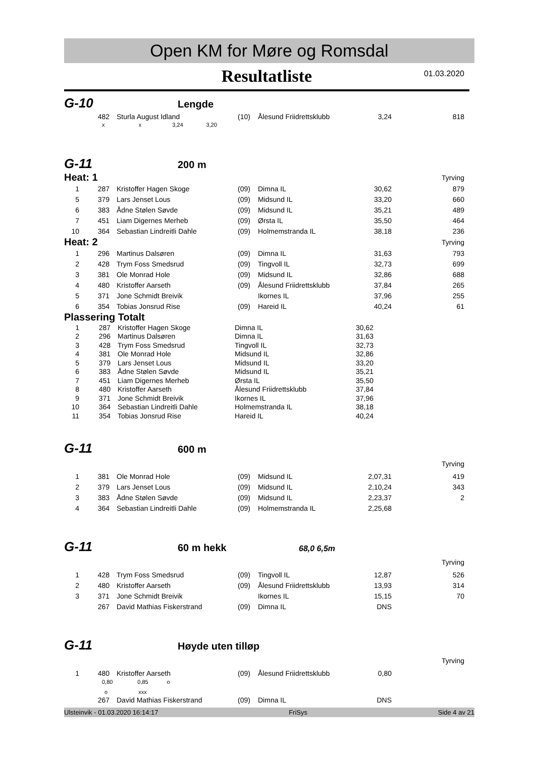Open KM for Møre og Romsdal
Resultatliste
01.03.2020
G-10 Lengde
| | 482 | Sturla August Idland | (10) | Ålesund Friidrettsklubb | 3,24 | 818 |
x x 3,24 3,20
G-11 200 m
| Heat: 1 | | | | | | Tyrving |
| 1 | 287 | Kristoffer Hagen Skoge | (09) | Dimna IL | 30,62 | 879 |
| 5 | 379 | Lars Jenset Lous | (09) | Midsund IL | 33,20 | 660 |
| 6 | 383 | Ådne Stølen Søvde | (09) | Midsund IL | 35,21 | 489 |
| 7 | 451 | Liam Digernes Merheb | (09) | Ørsta IL | 35,50 | 464 |
| 10 | 364 | Sebastian Lindreitli Dahle | (09) | Holmemstranda IL | 38,18 | 236 |
| Heat: 2 | | | | | | Tyrving |
| 1 | 296 | Martinus Dalsøren | (09) | Dimna IL | 31,63 | 793 |
| 2 | 428 | Trym Foss Smedsrud | (09) | Tingvoll IL | 32,73 | 699 |
| 3 | 381 | Ole Monrad Hole | (09) | Midsund IL | 32,86 | 688 |
| 4 | 480 | Kristoffer Aarseth | (09) | Ålesund Friidrettsklubb | 37,84 | 265 |
| 5 | 371 | Jone Schmidt Breivik | | Ikornes IL | 37,96 | 255 |
| 6 | 354 | Tobias Jonsrud Rise | (09) | Hareid IL | 40,24 | 61 |
| Plassering Totalt | | | | | | |
| 1 | 287 | Kristoffer Hagen Skoge | Dimna IL | 30,62 | |
| 2 | 296 | Martinus Dalsøren | Dimna IL | 31,63 | |
| 3 | 428 | Trym Foss Smedsrud | Tingvoll IL | 32,73 | |
| 4 | 381 | Ole Monrad Hole | Midsund IL | 32,86 | |
| 5 | 379 | Lars Jenset Lous | Midsund IL | 33,20 | |
| 6 | 383 | Ådne Stølen Søvde | Midsund IL | 35,21 | |
| 7 | 451 | Liam Digernes Merheb | Ørsta IL | 35,50 | |
| 8 | 480 | Kristoffer Aarseth | Ålesund Friidrettsklubb | 37,84 | |
| 9 | 371 | Jone Schmidt Breivik | Ikornes IL | 37,96 | |
| 10 | 364 | Sebastian Lindreitli Dahle | Holmemstranda IL | 38,18 | |
| 11 | 354 | Tobias Jonsrud Rise | Hareid IL | 40,24 | |
G-11 600 m
| | | | | | | Tyrving |
| 1 | 381 | Ole Monrad Hole | (09) | Midsund IL | 2,07,31 | 419 |
| 2 | 379 | Lars Jenset Lous | (09) | Midsund IL | 2,10,24 | 343 |
| 3 | 383 | Ådne Stølen Søvde | (09) | Midsund IL | 2,23,37 | 2 |
| 4 | 364 | Sebastian Lindreitli Dahle | (09) | Holmemstranda IL | 2,25,68 | |
G-11 60 m hekk 68,0 6,5m
| | | | | | | Tyrving |
| 1 | 428 | Trym Foss Smedsrud | (09) | Tingvoll IL | 12,87 | 526 |
| 2 | 480 | Kristoffer Aarseth | (09) | Ålesund Friidrettsklubb | 13,93 | 314 |
| 3 | 371 | Jone Schmidt Breivik | | Ikornes IL | 15,15 | 70 |
| | 267 | David Mathias Fiskerstrand | (09) | Dimna IL | DNS | |
G-11 Høyde uten tilløp
| | | | | | | Tyrving |
| 1 | 480 | Kristoffer Aarseth | (09) | Ålesund Friidrettsklubb | 0,80 | |
0,80 0,85 o
o xxx
| | 267 | David Mathias Fiskerstrand | (09) | Dimna IL | DNS | |
Ulsteinvik - 01.03.2020 16:14:17 FriSys Side 4 av 21